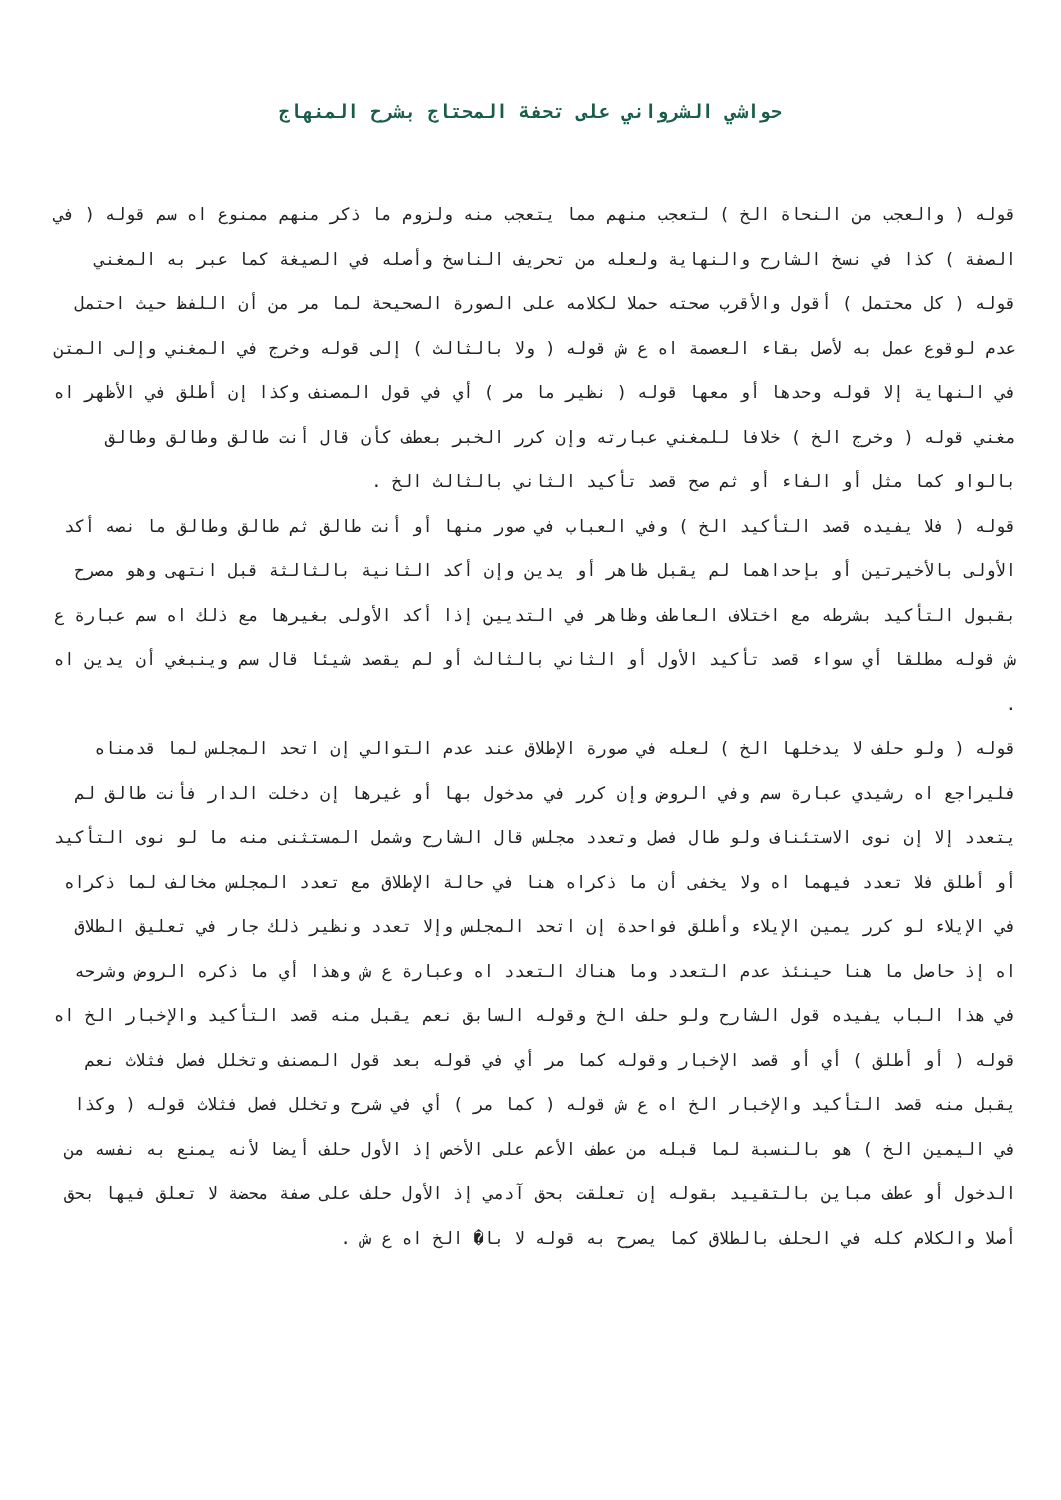حواشي الشرواني على تحفة المحتاج بشرح المنهاج
قوله ( والعجب من النحاة الخ ) لتعجب منهم مما يتعجب منه ولزوم ما ذكر منهم ممنوع اه سم قوله ( في الصفة ) كذا في نسخ الشارح والنهاية ولعله من تحريف الناسخ وأصله في الصيغة كما عبر به المغني قوله ( كل محتمل ) أقول والأقرب صحته حملا لكلامه على الصورة الصحيحة لما مر من أن اللفظ حيث احتمل عدم لوقوع عمل به لأصل بقاء العصمة اه ع ش قوله ( ولا بالثالث ) إلى قوله وخرج في المغني وإلى المتن في النهاية إلا قوله وحدها أو معها قوله ( نظير ما مر ) أي في قول المصنف وكذا إن أطلق في الأظهر اه مغني قوله ( وخرج الخ ) خلافا للمغني عبارته وإن كرر الخبر بعطف كأن قال أنت طالق وطالق وطالق بالواو كما مثل أو الفاء أو ثم صح قصد تأكيد الثاني بالثالث الخ .
قوله ( فلا يفيده قصد التأكيد الخ ) وفي العباب في صور منها أو أنت طالق ثم طالق وطالق ما نصه أكد الأولى بالأخيرتين أو بإحداهما لم يقبل ظاهر أو يدين وإن أكد الثانية بالثالثة قبل انتهى وهو مصرح بقبول التأكيد بشرطه مع اختلاف العاطف وظاهر في التديين إذا أكد الأولى بغيرها مع ذلك اه سم عبارة ع ش قوله مطلقا أي سواء قصد تأكيد الأول أو الثاني بالثالث أو لم يقصد شيئا قال سم وينبغي أن يدين اه .
قوله ( ولو حلف لا يدخلها الخ ) لعله في صورة الإطلاق عند عدم التوالي إن اتحد المجلس لما قدمناه فليراجع اه رشيدي عبارة سم وفي الروض وإن كرر في مدخول بها أو غيرها إن دخلت الدار فأنت طالق لم يتعدد إلا إن نوى الاستئناف ولو طال فصل وتعدد مجلس قال الشارح وشمل المستثنى منه ما لو نوى التأكيد أو أطلق فلا تعدد فيهما اه ولا يخفى أن ما ذكراه هنا في حالة الإطلاق مع تعدد المجلس مخالف لما ذكراه في الإيلاء لو كرر يمين الإيلاء وأطلق فواحدة إن اتحد المجلس وإلا تعدد ونظير ذلك جار في تعليق الطلاق اه إذ حاصل ما هنا حينئذ عدم التعدد وما هناك التعدد اه وعبارة ع ش وهذا أي ما ذكره الروض وشرحه في هذا الباب يفيده قول الشارح ولو حلف الخ وقوله السابق نعم يقبل منه قصد التأكيد والإخبار الخ اه قوله ( أو أطلق ) أي أو قصد الإخبار وقوله كما مر أي في قوله بعد قول المصنف وتخلل فصل فثلاث نعم يقبل منه قصد التأكيد والإخبار الخ اه ع ش قوله ( كما مر ) أي في شرح وتخلل فصل فثلاث قوله ( وكذا في اليمين الخ ) هو بالنسبة لما قبله من عطف الأعم على الأخص إذ الأول حلف أيضا لأنه يمنع به نفسه من الدخول أو عطف مباين بالتقييد بقوله إن تعلقت بحق آدمي إذ الأول حلف على صفة محضة لا تعلق فيها بحق أصلا والكلام كله في الحلف بالطلاق كما يصرح به قوله لا با� الخ اه ع ش .